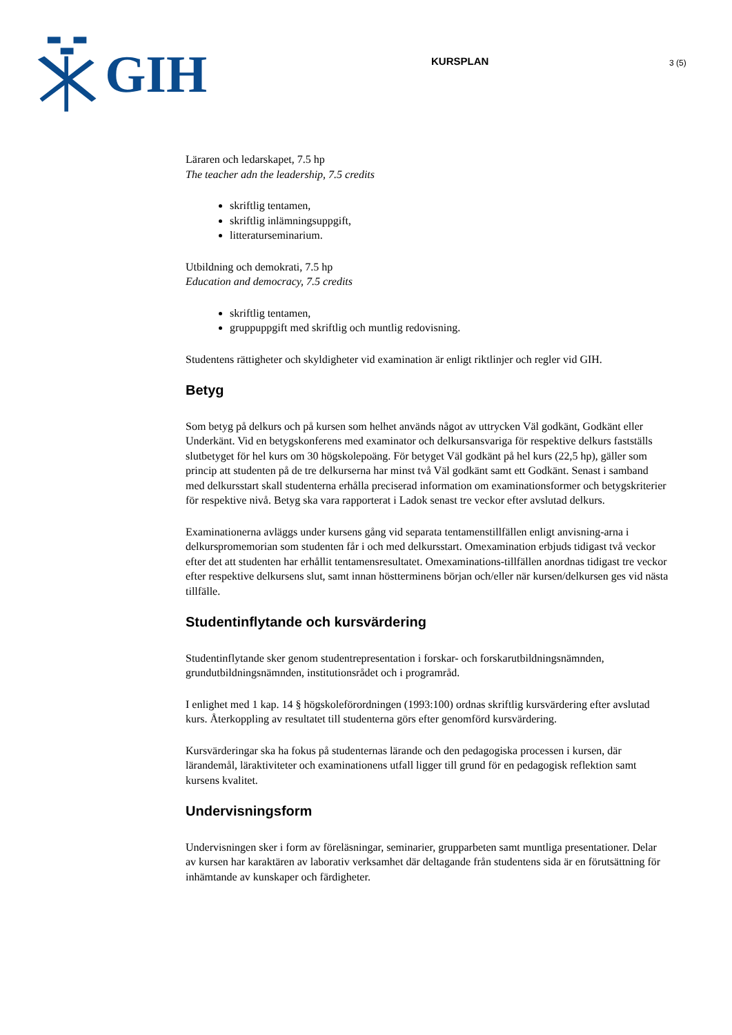GIH
KURSPLAN
3 (5)
Läraren och ledarskapet, 7.5 hp
The teacher adn the leadership, 7.5 credits
skriftlig tentamen,
skriftlig inlämningsuppgift,
litteraturseminarium.
Utbildning och demokrati, 7.5 hp
Education and democracy, 7.5 credits
skriftlig tentamen,
gruppuppgift med skriftlig och muntlig redovisning.
Studentens rättigheter och skyldigheter vid examination är enligt riktlinjer och regler vid GIH.
Betyg
Som betyg på delkurs och på kursen som helhet används något av uttrycken Väl godkänt, Godkänt eller Underkänt. Vid en betygskonferens med examinator och delkursansvariga för respektive delkurs fastställs slutbetyget för hel kurs om 30 högskolepoäng. För betyget Väl godkänt på hel kurs (22,5 hp), gäller som princip att studenten på de tre delkurserna har minst två Väl godkänt samt ett Godkänt. Senast i samband med delkursstart skall studenterna erhålla preciserad information om examinationsformer och betygskriterier för respektive nivå. Betyg ska vara rapporterat i Ladok senast tre veckor efter avslutad delkurs.
Examinationerna avläggs under kursens gång vid separata tentamenstillfällen enligt anvisning-arna i delkurspromemorian som studenten får i och med delkursstart. Omexamination erbjuds tidigast två veckor efter det att studenten har erhållit tentamensresultatet. Omexaminations-tillfällen anordnas tidigast tre veckor efter respektive delkursens slut, samt innan höstterminens början och/eller när kursen/delkursen ges vid nästa tillfälle.
Studentinflytande och kursvärdering
Studentinflytande sker genom studentrepresentation i forskar- och forskarutbildningsnämnden, grundutbildningsnämnden, institutionsrådet och i programråd.
I enlighet med 1 kap. 14 § högskoleförordningen (1993:100) ordnas skriftlig kursvärdering efter avslutad kurs. Återkoppling av resultatet till studenterna görs efter genomförd kursvärdering.
Kursvärderingar ska ha fokus på studenternas lärande och den pedagogiska processen i kursen, där lärandemål, läraktiviteter och examinationens utfall ligger till grund för en pedagogisk reflektion samt kursens kvalitet.
Undervisningsform
Undervisningen sker i form av föreläsningar, seminarier, grupparbeten samt muntliga presentationer. Delar av kursen har karaktären av laborativ verksamhet där deltagande från studentens sida är en förutsättning för inhämtande av kunskaper och färdigheter.